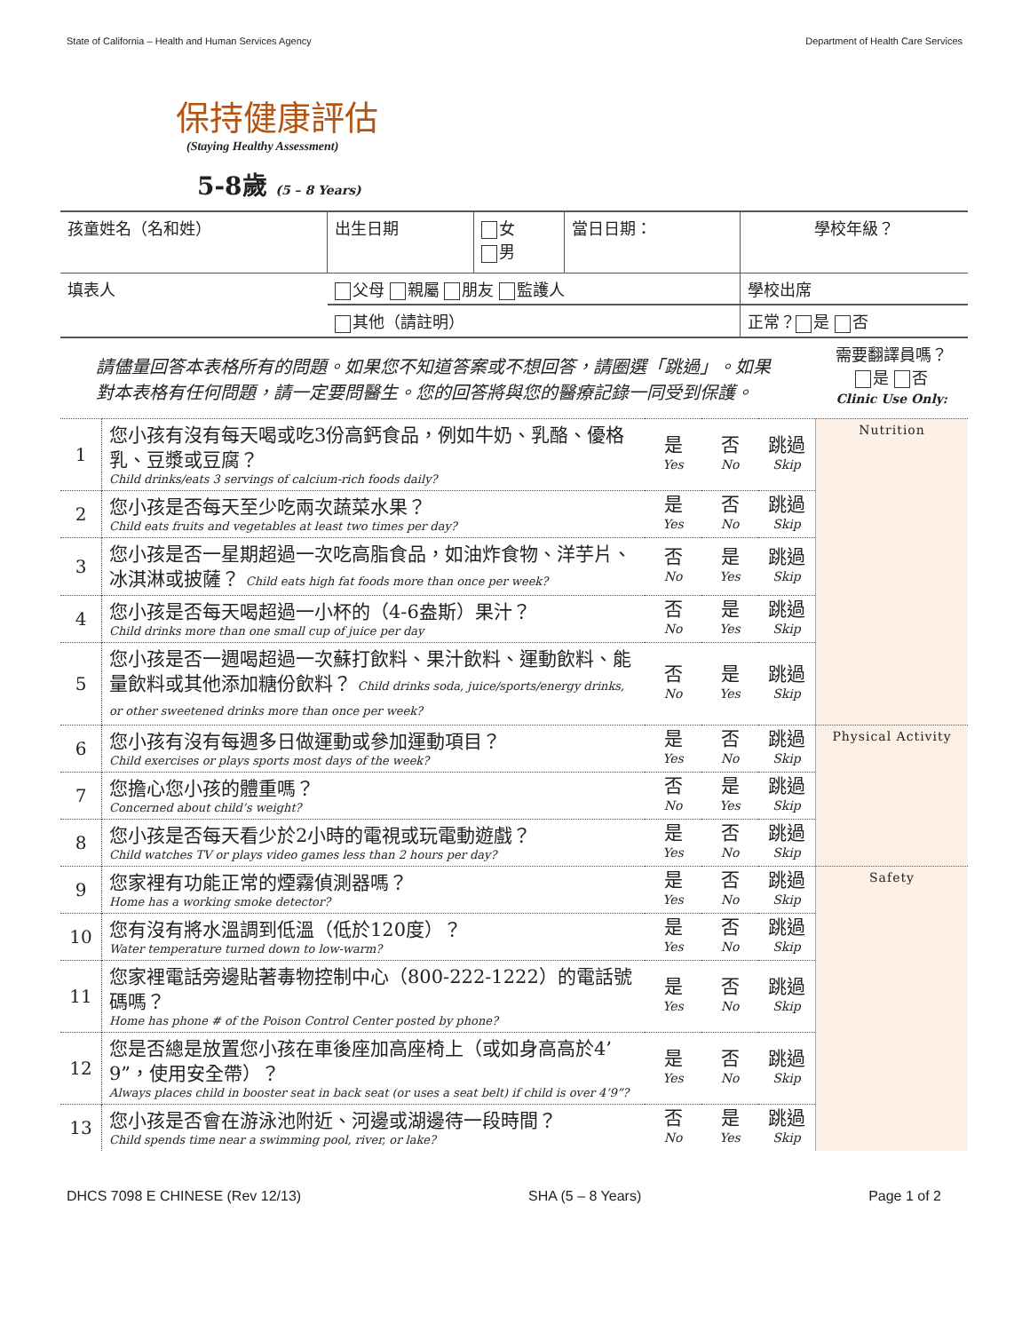State of California – Health and Human Services Agency Department of Health Care Services
保持健康評估
(Staying Healthy Assessment)
5-8歲 (5 – 8 Years)
| 孩童姓名（名和姓） | 出生日期 | 女 男 | 當日日期： | 學校年級？ |
| 填表人 | 父母 親屬 朋友 監護人 | | | 學校出席 |
| | 其他（請註明） | | | 正常？ 是 否 |
| 請儘量回答本表格所有的問題。如果您不知道答案或不想回答，請圈選「跳過」。如果對本表格有任何問題，請一定要問醫生。您的回答將與您的醫療記錄一同受到保護。 | | | | | 需要翻譯員嗎？ 是 否 Clinic Use Only: |
| 1 | 您小孩有沒有每天喝或吃3份高鈣食品，例如牛奶、乳酪、優格乳、豆漿或豆腐？ Child drinks/eats 3 servings of calcium-rich foods daily? | 是 Yes | 否 No | 跳過 Skip | Nutrition |
| 2 | 您小孩是否每天至少吃兩次蔬菜水果？ Child eats fruits and vegetables at least two times per day? | 是 Yes | 否 No | 跳過 Skip | |
| 3 | 您小孩是否一星期超過一次吃高脂食品，如油炸食物、洋芋片、冰淇淋或披薩？ Child eats high fat foods more than once per week? | 否 No | 是 Yes | 跳過 Skip | |
| 4 | 您小孩是否每天喝超過一小杯的（4-6盎斯）果汁？ Child drinks more than one small cup of juice per day | 否 No | 是 Yes | 跳過 Skip | |
| 5 | 您小孩是否一週喝超過一次蘇打飲料、果汁飲料、運動飲料、能量飲料或其他添加糖份飲料？ Child drinks soda, juice/sports/energy drinks, or other sweetened drinks more than once per week? | 否 No | 是 Yes | 跳過 Skip | |
| 6 | 您小孩有沒有每週多日做運動或參加運動項目？ Child exercises or plays sports most days of the week? | 是 Yes | 否 No | 跳過 Skip | Physical Activity |
| 7 | 您擔心您小孩的體重嗎？ Concerned about child’s weight? | 否 No | 是 Yes | 跳過 Skip | |
| 8 | 您小孩是否每天看少於2小時的電視或玩電動遊戲？ Child watches TV or plays video games less than 2 hours per day? | 是 Yes | 否 No | 跳過 Skip | |
| 9 | 您家裡有功能正常的煙霧偵測器嗎？ Home has a working smoke detector? | 是 Yes | 否 No | 跳過 Skip | Safety |
| 10 | 您有沒有將水溫調到低溫（低於120度）？ Water temperature turned down to low-warm? | 是 Yes | 否 No | 跳過 Skip | |
| 11 | 您家裡電話旁邊貼著毒物控制中心（800-222-1222）的電話號碼嗎？ Home has phone # of the Poison Control Center posted by phone? | 是 Yes | 否 No | 跳過 Skip | |
| 12 | 您是否總是放置您小孩在車後座加高座椅上（或如身高高於4’ 9”，使用安全帶）？ Always places child in booster seat in back seat (or uses a seat belt) if child is over 4’9”? | 是 Yes | 否 No | 跳過 Skip | |
| 13 | 您小孩是否會在游泳池附近、河邊或湖邊待一段時間？ Child spends time near a swimming pool, river, or lake? | 否 No | 是 Yes | 跳過 Skip | |
DHCS 7098 E CHINESE (Rev 12/13) SHA (5 – 8 Years) Page 1 of 2